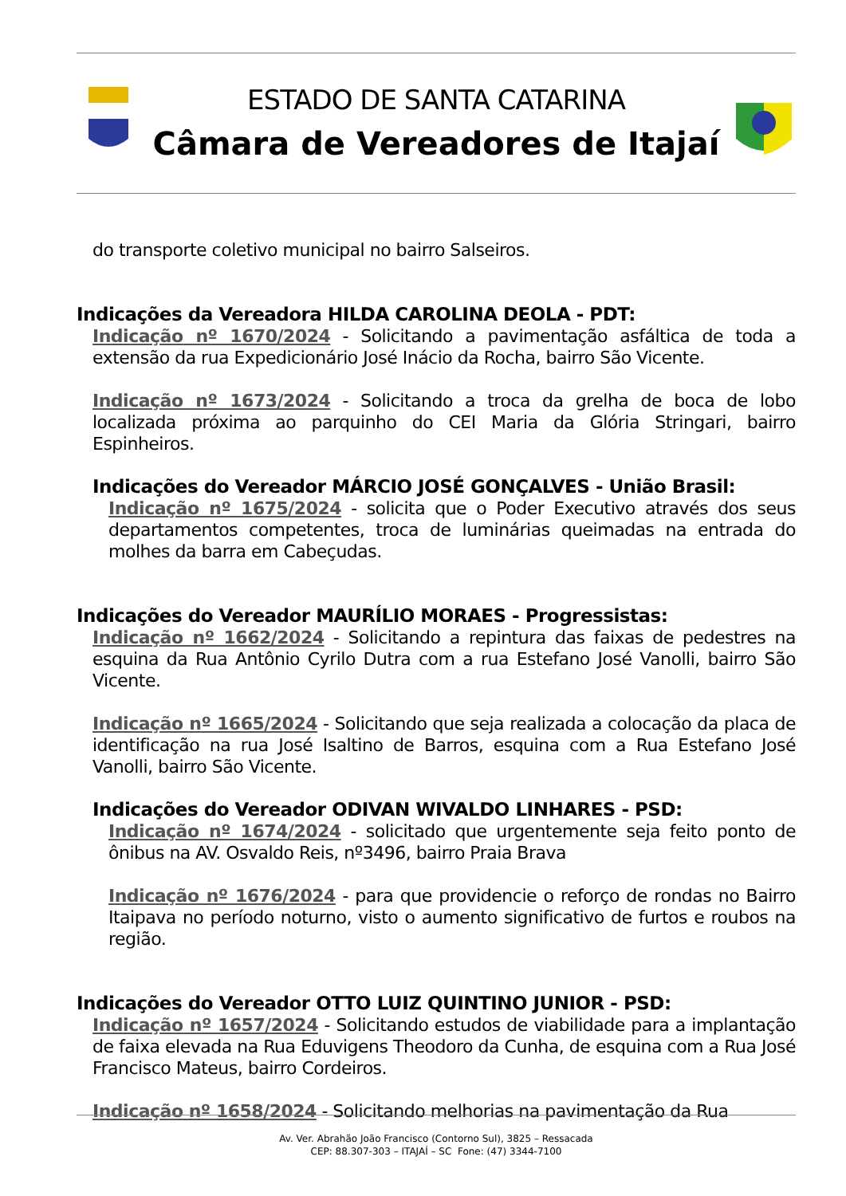ESTADO DE SANTA CATARINA
Câmara de Vereadores de Itajaí
do transporte coletivo municipal no bairro Salseiros.
Indicações da Vereadora HILDA CAROLINA DEOLA - PDT:
Indicação nº 1670/2024 - Solicitando a pavimentação asfáltica de toda a extensão da rua Expedicionário José Inácio da Rocha, bairro São Vicente.
Indicação nº 1673/2024 - Solicitando a troca da grelha de boca de lobo localizada próxima ao parquinho do CEI Maria da Glória Stringari, bairro Espinheiros.
Indicações do Vereador MÁRCIO JOSÉ GONÇALVES - União Brasil:
Indicação nº 1675/2024 - solicita que o Poder Executivo através dos seus departamentos competentes, troca de luminárias queimadas na entrada do molhes da barra em Cabeçudas.
Indicações do Vereador MAURÍLIO MORAES - Progressistas:
Indicação nº 1662/2024 - Solicitando a repintura das faixas de pedestres na esquina da Rua Antônio Cyrilo Dutra com a rua Estefano José Vanolli, bairro São Vicente.
Indicação nº 1665/2024 - Solicitando que seja realizada a colocação da placa de identificação na rua José Isaltino de Barros, esquina com a Rua Estefano José Vanolli, bairro São Vicente.
Indicações do Vereador ODIVAN WIVALDO LINHARES - PSD:
Indicação nº 1674/2024 - solicitado que urgentemente seja feito ponto de ônibus na AV. Osvaldo Reis, nº3496, bairro Praia Brava
Indicação nº 1676/2024 - para que providencie o reforço de rondas no Bairro Itaipava no período noturno, visto o aumento significativo de furtos e roubos na região.
Indicações do Vereador OTTO LUIZ QUINTINO JUNIOR - PSD:
Indicação nº 1657/2024 - Solicitando estudos de viabilidade para a implantação de faixa elevada na Rua Eduvigens Theodoro da Cunha, de esquina com a Rua José Francisco Mateus, bairro Cordeiros.
Indicação nº 1658/2024 - Solicitando melhorias na pavimentação da Rua
Av. Ver. Abrahão João Francisco (Contorno Sul), 3825 – Ressacada
CEP: 88.307-303 – ITAJAÍ – SC Fone: (47) 3344-7100